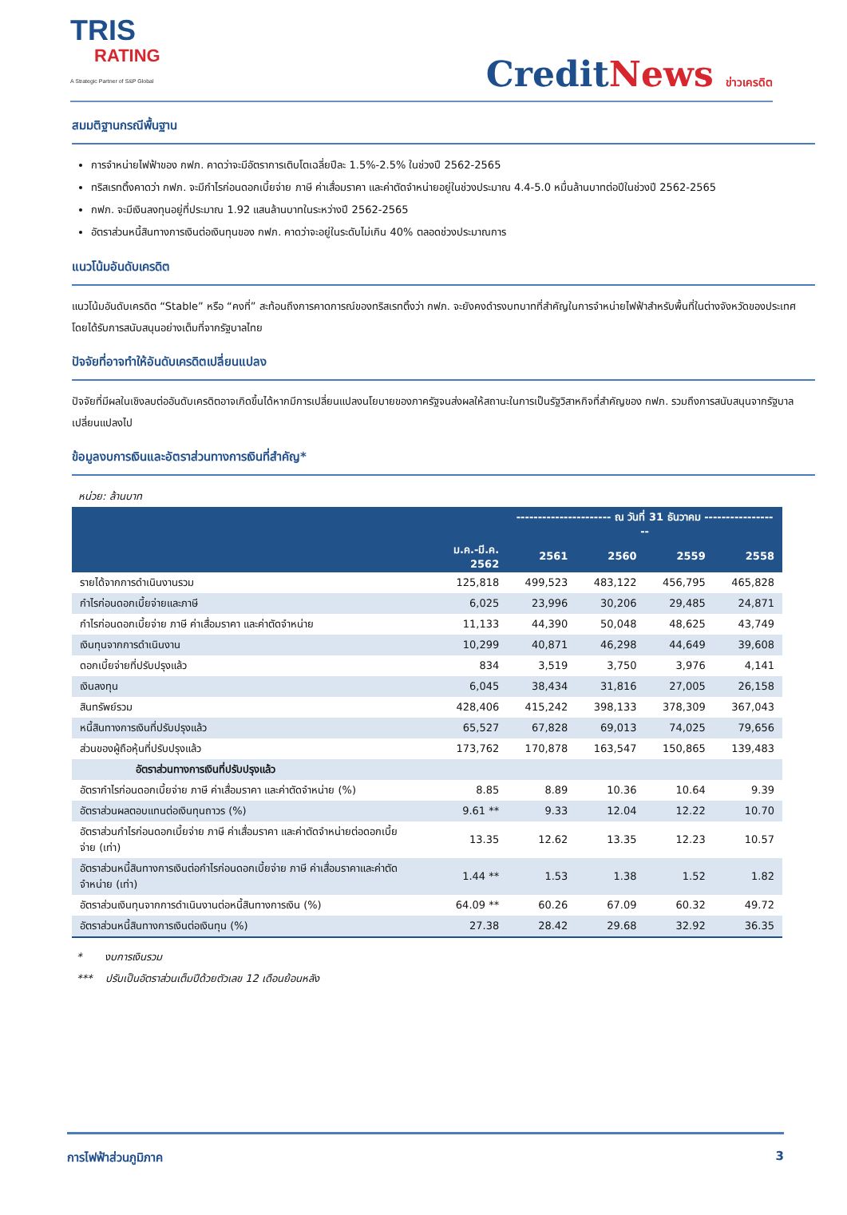TRIS
RATING
A Strategic Partner of S&P Global
CreditNews ข่าวเครดิต
สมมติฐานกรณีพื้นฐาน
การจำหน่ายไฟฟ้าของ กฟภ. คาดว่าจะมีอัตราการเติบโตเฉลี่ยปีละ 1.5%-2.5% ในช่วงปี 2562-2565
ทริสเรทติ้งคาดว่า กฟภ. จะมีกำไรก่อนดอกเบี้ยจ่าย ภาษี ค่าเสื่อมราคา และค่าตัดจำหน่ายอยู่ในช่วงประมาณ 4.4-5.0 หมื่นล้านบาทต่อปีในช่วงปี 2562-2565
กฟภ. จะมีเงินลงทุนอยู่ที่ประมาณ 1.92 แสนล้านบาทในระหว่างปี 2562-2565
อัตราส่วนหนี้สินทางการเงินต่อเงินทุนของ กฟภ. คาดว่าจะอยู่ในระดับไม่เกิน 40% ตลอดช่วงประมาณการ
แนวโน้มอันดับเครดิต
แนวโน้มอันดับเครดิต “Stable” หรือ “คงที่” สะท้อนถึงการคาดการณ์ของทริสเรทติ้งว่า กฟภ. จะยังคงดำรงบทบาทที่สำคัญในการจำหน่ายไฟฟ้าสำหรับพื้นที่ในต่างจังหวัดของประเทศโดยได้รับการสนับสนุนอย่างเต็มที่จากรัฐบาลไทย
ปัจจัยที่อาจทำให้อันดับเครดิตเปลี่ยนแปลง
ปัจจัยที่มีผลในเชิงลบต่ออันดับเครดิตอาจเกิดขึ้นได้หากมีการเปลี่ยนแปลงนโยบายของภาครัฐจนส่งผลให้สถานะในการเป็นรัฐวิสาหกิจที่สำคัญของ กฟภ. รวมถึงการสนับสนุนจากรัฐบาลเปลี่ยนแปลงไป
ข้อมูลงบการเงินและอัตราส่วนทางการเงินที่สำคัญ*
หน่วย: ล้านบาท
| | | ---------------------- ณ วันที่ 31 ธันวาคม ------------------ | | | |
| --- | --- | --- | --- | --- | --- |
| | ม.ค.-มี.ค. 2562 | 2561 | 2560 | 2559 | 2558 |
| รายได้จากการดำเนินงานรวม | 125,818 | 499,523 | 483,122 | 456,795 | 465,828 |
| กำไรก่อนดอกเบี้ยจ่ายและภาษี | 6,025 | 23,996 | 30,206 | 29,485 | 24,871 |
| กำไรก่อนดอกเบี้ยจ่าย ภาษี ค่าเสื่อมราคา และค่าตัดจำหน่าย | 11,133 | 44,390 | 50,048 | 48,625 | 43,749 |
| เงินทุนจากการดำเนินงาน | 10,299 | 40,871 | 46,298 | 44,649 | 39,608 |
| ดอกเบี้ยจ่ายที่ปรับปรุงแล้ว | 834 | 3,519 | 3,750 | 3,976 | 4,141 |
| เงินลงทุน | 6,045 | 38,434 | 31,816 | 27,005 | 26,158 |
| สินทรัพย์รวม | 428,406 | 415,242 | 398,133 | 378,309 | 367,043 |
| หนี้สินทางการเงินที่ปรับปรุงแล้ว | 65,527 | 67,828 | 69,013 | 74,025 | 79,656 |
| ส่วนของผู้ถือหุ้นที่ปรับปรุงแล้ว | 173,762 | 170,878 | 163,547 | 150,865 | 139,483 |
| อัตราส่วนทางการเงินที่ปรับปรุงแล้ว | | | | | |
| อัตรากำไรก่อนดอกเบี้ยจ่าย ภาษี ค่าเสื่อมราคา และค่าตัดจำหน่าย (%) | 8.85 | 8.89 | 10.36 | 10.64 | 9.39 |
| อัตราส่วนผลตอบแทนต่อเงินทุนถาวร (%) | 9.61 ** | 9.33 | 12.04 | 12.22 | 10.70 |
| อัตราส่วนกำไรก่อนดอกเบี้ยจ่าย ภาษี ค่าเสื่อมราคา และค่าตัดจำหน่ายต่อดอกเบี้ยจ่าย (เท่า) | 13.35 | 12.62 | 13.35 | 12.23 | 10.57 |
| อัตราส่วนหนี้สินทางการเงินต่อกำไรก่อนดอกเบี้ยจ่าย ภาษี ค่าเสื่อมราคาและค่าตัดจำหน่าย (เท่า) | 1.44 ** | 1.53 | 1.38 | 1.52 | 1.82 |
| อัตราส่วนเงินทุนจากการดำเนินงานต่อหนี้สินทางการเงิน (%) | 64.09 ** | 60.26 | 67.09 | 60.32 | 49.72 |
| อัตราส่วนหนี้สินทางการเงินต่อเงินทุน (%) | 27.38 | 28.42 | 29.68 | 32.92 | 36.35 |
* งบการเงินรวม
*** ปรับเป็นอัตราส่วนเต็มปีด้วยตัวเลข 12 เดือนย้อนหลัง
การไฟฟ้าส่วนภูมิภาค 3